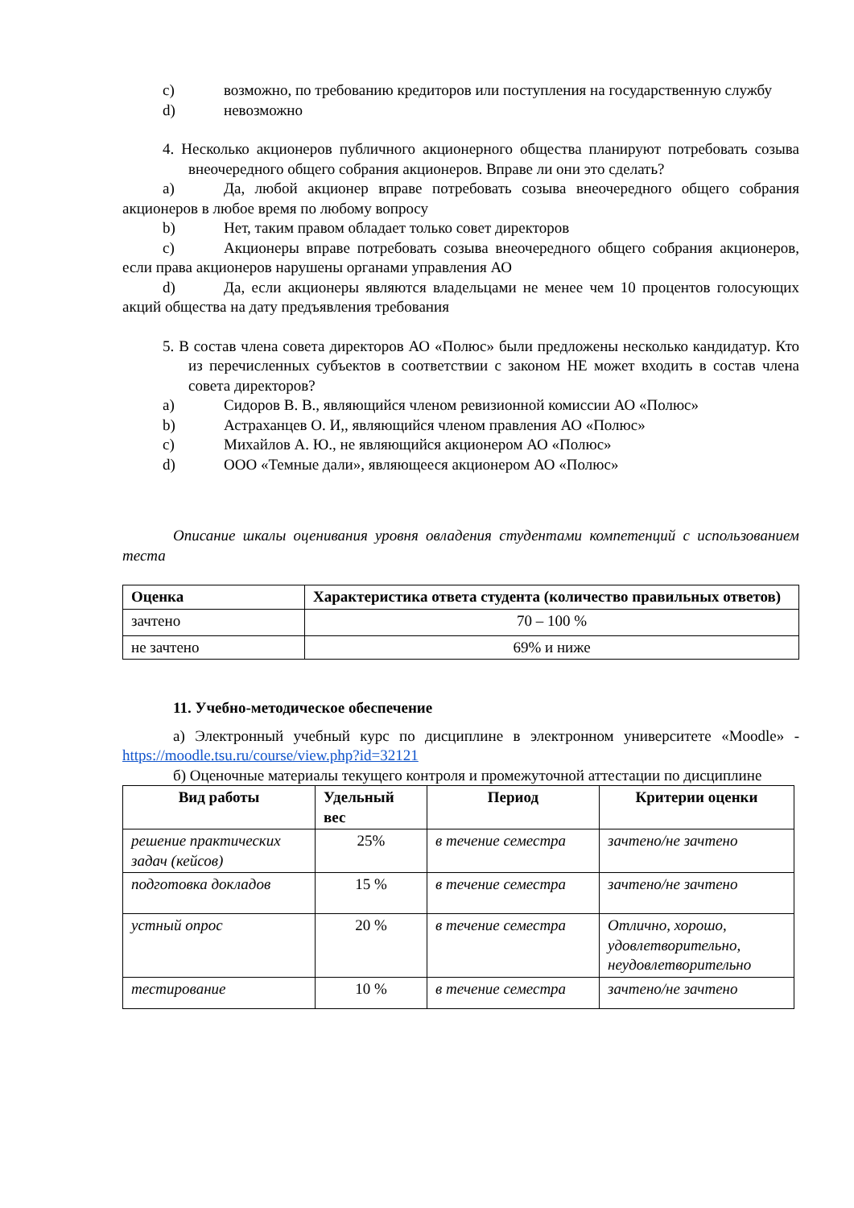c) возможно, по требованию кредиторов или поступления на государственную службу
d) невозможно
4. Несколько акционеров публичного акционерного общества планируют потребовать созыва внеочередного общего собрания акционеров. Вправе ли они это сделать?
a) Да, любой акционер вправе потребовать созыва внеочередного общего собрания акционеров в любое время по любому вопросу
b) Нет, таким правом обладает только совет директоров
c) Акционеры вправе потребовать созыва внеочередного общего собрания акционеров, если права акционеров нарушены органами управления АО
d) Да, если акционеры являются владельцами не менее чем 10 процентов голосующих акций общества на дату предъявления требования
5. В состав члена совета директоров АО «Полюс» были предложены несколько кандидатур. Кто из перечисленных субъектов в соответствии с законом НЕ может входить в состав члена совета директоров?
a) Сидоров В. В., являющийся членом ревизионной комиссии АО «Полюс»
b) Астраханцев О. И,, являющийся членом правления АО «Полюс»
c) Михайлов А. Ю., не являющийся акционером АО «Полюс»
d) ООО «Темные дали», являющееся акционером АО «Полюс»
Описание шкалы оценивания уровня овладения студентами компетенций с использованием теста
| Оценка | Характеристика ответа студента (количество правильных ответов) |
| --- | --- |
| зачтено | 70 – 100 % |
| не зачтено | 69% и ниже |
11. Учебно-методическое обеспечение
а) Электронный учебный курс по дисциплине в электронном университете «Moodle» - https://moodle.tsu.ru/course/view.php?id=32121
б) Оценочные материалы текущего контроля и промежуточной аттестации по дисциплине
| Вид работы | Удельный вес | Период | Критерии оценки |
| --- | --- | --- | --- |
| решение практических задач (кейсов) | 25% | в течение семестра | зачтено/не зачтено |
| подготовка докладов | 15 % | в течение семестра | зачтено/не зачтено |
| устный опрос | 20 % | в течение семестра | Отлично, хорошо, удовлетворительно, неудовлетворительно |
| тестирование | 10 % | в течение семестра | зачтено/не зачтено |